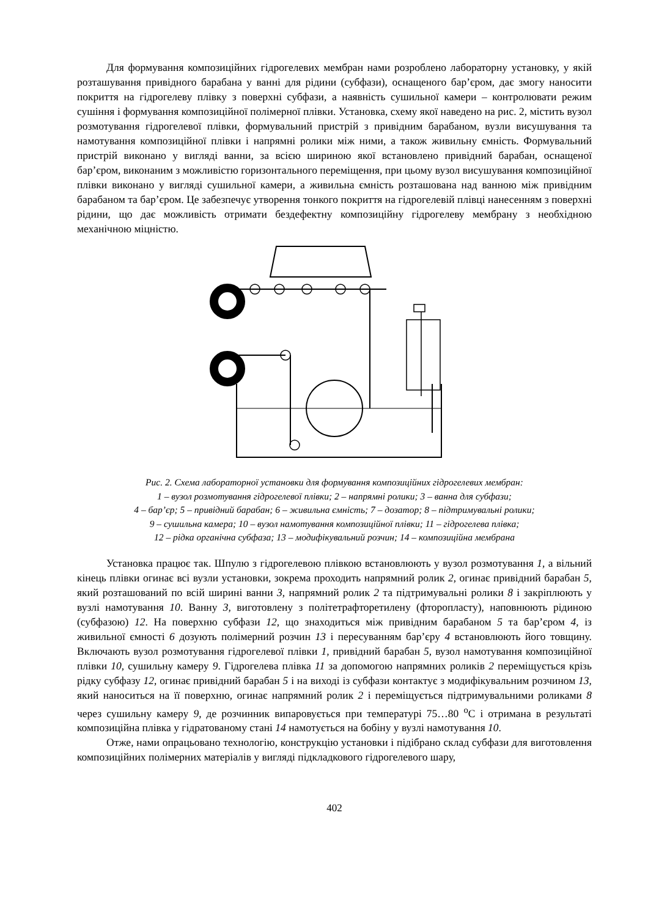Для формування композиційних гідрогелевих мембран нами розроблено лабораторну установку, у якій розташування привідного барабана у ванні для рідини (субфази), оснащеного бар’єром, дає змогу наносити покриття на гідрогелеву плівку з поверхні субфази, а наявність сушильної камери – контролювати режим сушіння і формування композиційної полімерної плівки. Установка, схему якої наведено на рис. 2, містить вузол розмотування гідрогелевої плівки, формувальний пристрій з привідним барабаном, вузли висушування та намотування композиційної плівки і напрямні ролики між ними, а також живильну ємність. Формувальний пристрій виконано у вигляді ванни, за всією шириною якої встановлено привідний барабан, оснащеної бар’єром, виконаним з можливістю горизонтального переміщення, при цьому вузол висушування композиційної плівки виконано у вигляді сушильної камери, а живильна ємність розташована над ванною між привідним барабаном та бар’єром. Це забезпечує утворення тонкого покриття на гідрогелевій плівці нанесенням з поверхні рідини, що дає можливість отримати бездефектну композиційну гідрогелеву мембрану з необхідною механічною міцністю.
9 10 14 2 7 6 8 13 1 11 2 5 4 13 12 3 2
Рис. 2. Схема лабораторної установки для формування композиційних гідрогелевих мембран:
1 – вузол розмотування гідрогелевої плівки; 2 – напрямні ролики; 3 – ванна для субфази;
4 – бар’єр; 5 – привідний барабан; 6 – живильна ємність; 7 – дозатор; 8 – підтримувальні ролики;
9 – сушильна камера; 10 – вузол намотування композиційної плівки; 11 – гідрогелева плівка;
12 – рідка органічна субфаза; 13 – модифікувальний розчин; 14 – композиційна мембрана
Установка працює так. Шпулю з гідрогелевою плівкою встановлюють у вузол розмотування 1, а вільний кінець плівки огинає всі вузли установки, зокрема проходить напрямний ролик 2, огинає привідний барабан 5, який розташований по всій ширині ванни 3, напрямний ролик 2 та підтримувальні ролики 8 і закріплюють у вузлі намотування 10. Ванну 3, виготовлену з політетрафторетилену (фторопласту), наповнюють рідиною (субфазою) 12. На поверхню субфази 12, що знаходиться між привідним барабаном 5 та бар’єром 4, із живильної ємності 6 дозують полімерний розчин 13 і пересуванням бар’єру 4 встановлюють його товщину. Включають вузол розмотування гідрогелевої плівки 1, привідний барабан 5, вузол намотування композиційної плівки 10, сушильну камеру 9. Гідрогелева плівка 11 за допомогою напрямних роликів 2 переміщується крізь рідку субфазу 12, огинає привідний барабан 5 і на виході із субфази контактує з модифікувальним розчином 13, який наноситься на її поверхню, огинає напрямний ролик 2 і переміщується підтримувальними роликами 8 через сушильну камеру 9, де розчинник випаровується при температурі 75…80 <sup>о</sup>С і отримана в результаті композиційна плівка у гідратованому стані 14 намотується на бобіну у вузлі намотування 10.
Отже, нами опрацьовано технологію, конструкцію установки і підібрано склад субфази для виготовлення композиційних полімерних матеріалів у вигляді підкладкового гідрогелевого шару,
402